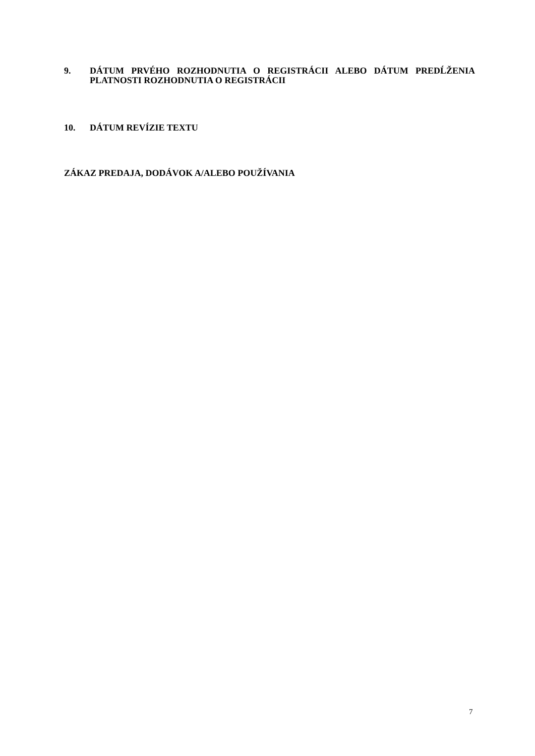9. DÁTUM PRVÉHO ROZHODNUTIA O REGISTRÁCII ALEBO DÁTUM PREDĹŽENIA PLATNOSTI ROZHODNUTIA O REGISTRÁCII
10. DÁTUM REVÍZIE TEXTU
ZÁKAZ PREDAJA, DODÁVOK A/ALEBO POUŽÍVANIA
7